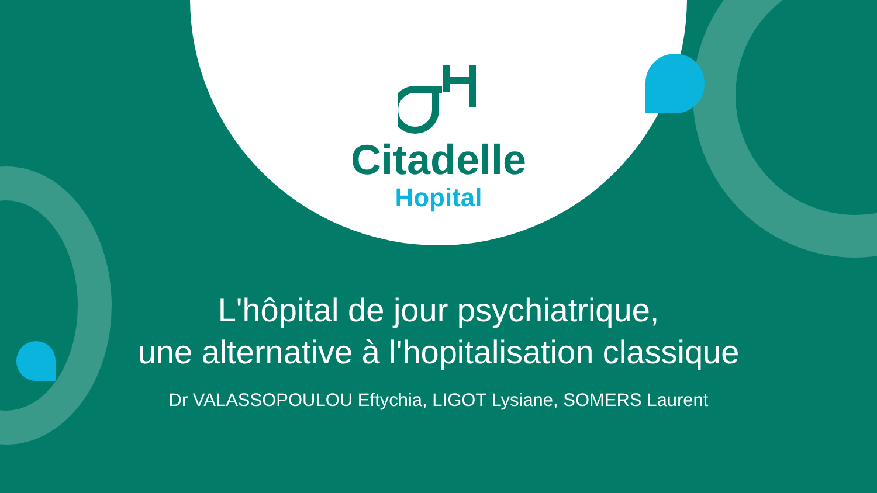Citadelle
Hopital
L'hôpital de jour psychiatrique,
une alternative à l'hopitalisation classique
Dr VALASSOPOULOU Eftychia, LIGOT Lysiane, SOMERS Laurent